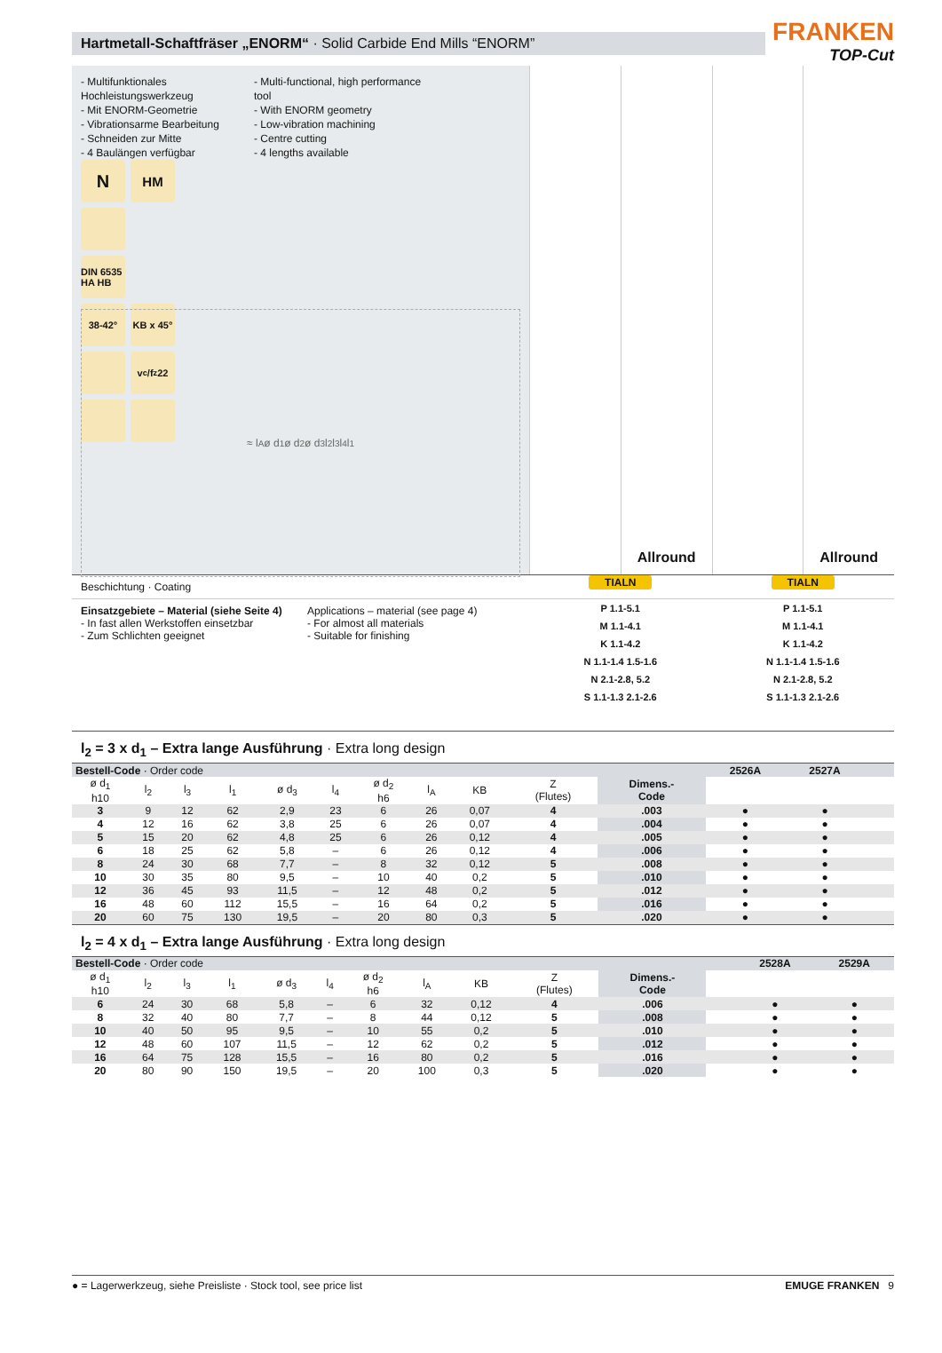Hartmetall-Schaftfräser „ENORM“ · Solid Carbide End Mills “ENORM”
FRANKEN
TOP-Cut
- Multifunktionales Hochleistungswerkzeug
- Mit ENORM-Geometrie
- Vibrationsarme Bearbeitung
- Schneiden zur Mitte
- 4 Baulängen verfügbar
- Multi-functional, high performance tool
- With ENORM geometry
- Low-vibration machining
- Centre cutting
- 4 lengths available
N
HM
DIN 6535 HA HB
38-42°
KB x 45°
v<sub>c</sub>/f<sub>z</sub> 22
≈ l<sub>A</sub> ø d<sub>1</sub> ø d<sub>2</sub> ø d<sub>3</sub> l<sub>2</sub> l<sub>3</sub> l<sub>4</sub> l<sub>1</sub>
Allround
Allround
Beschichtung · Coating
TIALN
TIALN
Einsatzgebiete – Material (siehe Seite 4)
- In fast allen Werkstoffen einsetzbar
- Zum Schlichten geeignet
Applications – material (see page 4)
- For almost all materials
- Suitable for finishing
P 1.1-5.1
M 1.1-4.1
K 1.1-4.2
N 1.1-1.4 1.5-1.6
N 2.1-2.8, 5.2
S 1.1-1.3 2.1-2.6
P 1.1-5.1
M 1.1-4.1
K 1.1-4.2
N 1.1-1.4 1.5-1.6
N 2.1-2.8, 5.2
S 1.1-1.3 2.1-2.6
l<sub>2</sub> = 3 x d<sub>1</sub> – Extra lange Ausführung · Extra long design
| Bestell-Code · Order code | | | | | | | | | | | 2526A | 2527A | | |
| ø d<sub>1</sub> h10 | l<sub>2</sub> | l<sub>3</sub> | l<sub>1</sub> | ø d<sub>3</sub> | l<sub>4</sub> | ø d<sub>2</sub> h6 | l<sub>A</sub> | KB | Z (Flutes) | Dimens.- Code | | | | |
| 3 | 9 | 12 | 62 | 2,9 | 23 | 6 | 26 | 0,07 | 4 | .003 | ● | ● | | |
| 4 | 12 | 16 | 62 | 3,8 | 25 | 6 | 26 | 0,07 | 4 | .004 | ● | ● | | |
| 5 | 15 | 20 | 62 | 4,8 | 25 | 6 | 26 | 0,12 | 4 | .005 | ● | ● | | |
| 6 | 18 | 25 | 62 | 5,8 | – | 6 | 26 | 0,12 | 4 | .006 | ● | ● | | |
| 8 | 24 | 30 | 68 | 7,7 | – | 8 | 32 | 0,12 | 5 | .008 | ● | ● | | |
| 10 | 30 | 35 | 80 | 9,5 | – | 10 | 40 | 0,2 | 5 | .010 | ● | ● | | |
| 12 | 36 | 45 | 93 | 11,5 | – | 12 | 48 | 0,2 | 5 | .012 | ● | ● | | |
| 16 | 48 | 60 | 112 | 15,5 | – | 16 | 64 | 0,2 | 5 | .016 | ● | ● | | |
| 20 | 60 | 75 | 130 | 19,5 | – | 20 | 80 | 0,3 | 5 | .020 | ● | ● | | |
l<sub>2</sub> = 4 x d<sub>1</sub> – Extra lange Ausführung · Extra long design
| Bestell-Code · Order code | | | | | | | | | | | | | 2528A | 2529A |
| ø d<sub>1</sub> h10 | l<sub>2</sub> | l<sub>3</sub> | l<sub>1</sub> | ø d<sub>3</sub> | l<sub>4</sub> | ø d<sub>2</sub> h6 | l<sub>A</sub> | KB | Z (Flutes) | Dimens.- Code | | | | |
| 6 | 24 | 30 | 68 | 5,8 | – | 6 | 32 | 0,12 | 4 | .006 | | | ● | ● |
| 8 | 32 | 40 | 80 | 7,7 | – | 8 | 44 | 0,12 | 5 | .008 | | | ● | ● |
| 10 | 40 | 50 | 95 | 9,5 | – | 10 | 55 | 0,2 | 5 | .010 | | | ● | ● |
| 12 | 48 | 60 | 107 | 11,5 | – | 12 | 62 | 0,2 | 5 | .012 | | | ● | ● |
| 16 | 64 | 75 | 128 | 15,5 | – | 16 | 80 | 0,2 | 5 | .016 | | | ● | ● |
| 20 | 80 | 90 | 150 | 19,5 | – | 20 | 100 | 0,3 | 5 | .020 | | | ● | ● |
● = Lagerwerkzeug, siehe Preisliste · Stock tool, see price list EMUGE FRANKEN 9